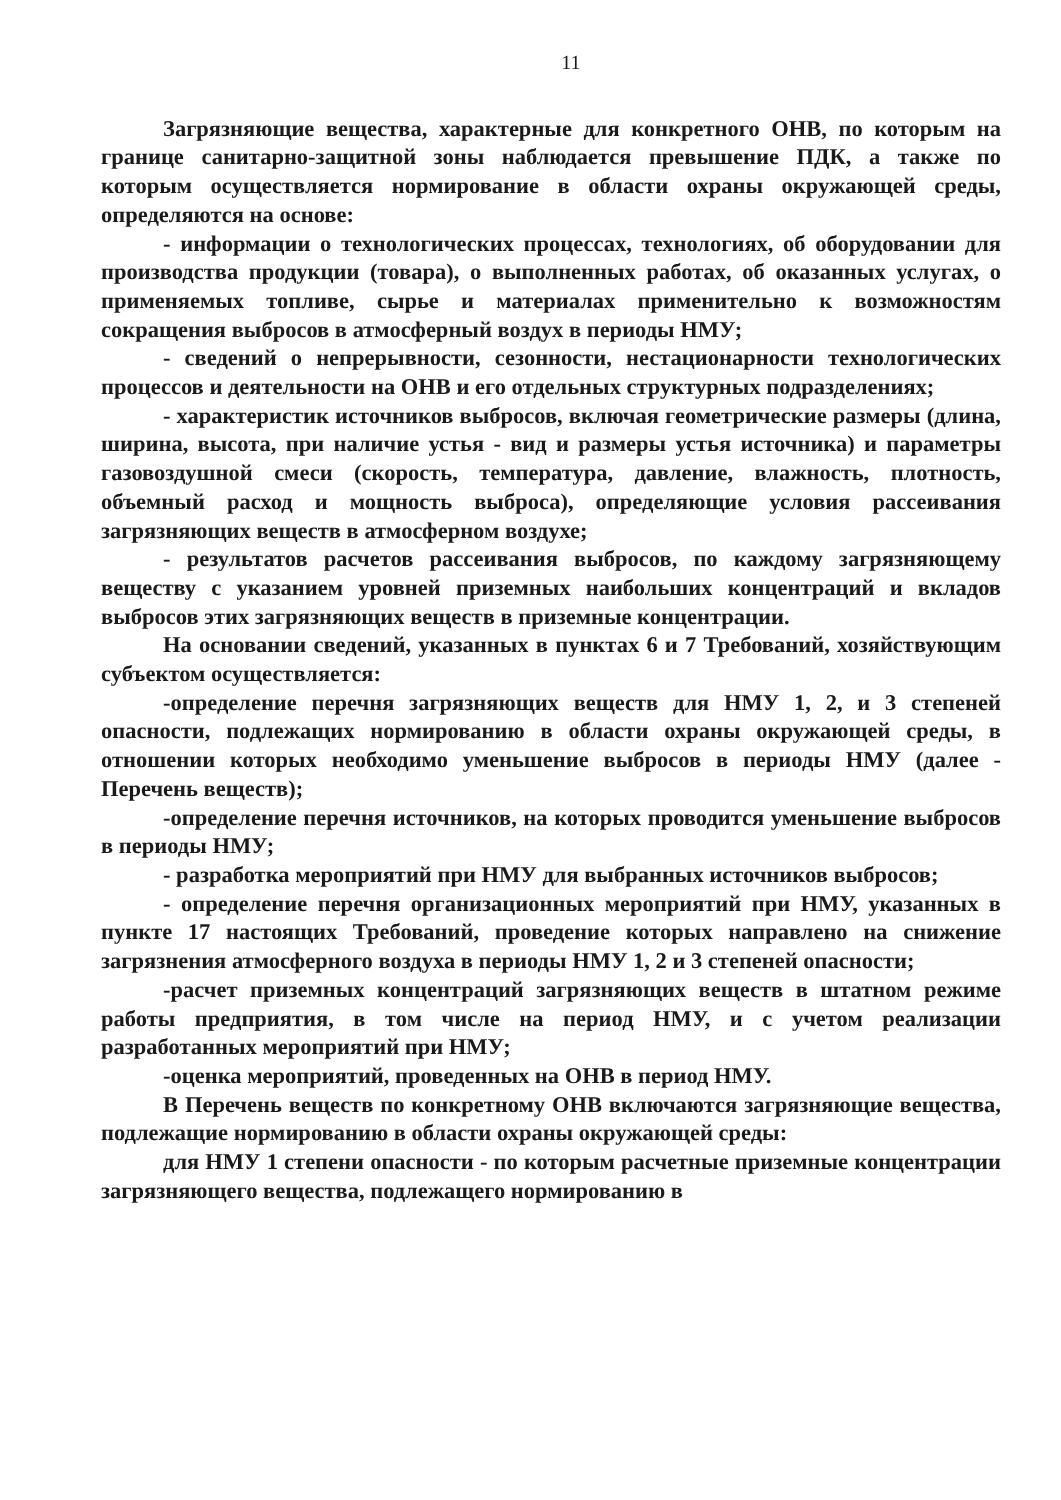11
Загрязняющие вещества, характерные для конкретного ОНВ, по которым на границе санитарно-защитной зоны наблюдается превышение ПДК, а также по которым осуществляется нормирование в области охраны окружающей среды, определяются на основе:
- информации о технологических процессах, технологиях, об оборудовании для производства продукции (товара), о выполненных работах, об оказанных услугах, о применяемых топливе, сырье и материалах применительно к возможностям сокращения выбросов в атмосферный воздух в периоды НМУ;
- сведений о непрерывности, сезонности, нестационарности технологических процессов и деятельности на ОНВ и его отдельных структурных подразделениях;
- характеристик источников выбросов, включая геометрические размеры (длина, ширина, высота, при наличие устья - вид и размеры устья источника) и параметры газовоздушной смеси (скорость, температура, давление, влажность, плотность, объемный расход и мощность выброса), определяющие условия рассеивания загрязняющих веществ в атмосферном воздухе;
- результатов расчетов рассеивания выбросов, по каждому загрязняющему веществу с указанием уровней приземных наибольших концентраций и вкладов выбросов этих загрязняющих веществ в приземные концентрации.
На основании сведений, указанных в пунктах 6 и 7 Требований, хозяйствующим субъектом осуществляется:
-определение перечня загрязняющих веществ для НМУ 1, 2, и 3 степеней опасности, подлежащих нормированию в области охраны окружающей среды, в отношении которых необходимо уменьшение выбросов в периоды НМУ (далее - Перечень веществ);
-определение перечня источников, на которых проводится уменьшение выбросов в периоды НМУ;
- разработка мероприятий при НМУ для выбранных источников выбросов;
- определение перечня организационных мероприятий при НМУ, указанных в пункте 17 настоящих Требований, проведение которых направлено на снижение загрязнения атмосферного воздуха в периоды НМУ 1, 2 и 3 степеней опасности;
-расчет приземных концентраций загрязняющих веществ в штатном режиме работы предприятия, в том числе на период НМУ, и с учетом реализации разработанных мероприятий при НМУ;
-оценка мероприятий, проведенных на ОНВ в период НМУ.
В Перечень веществ по конкретному ОНВ включаются загрязняющие вещества, подлежащие нормированию в области охраны окружающей среды:
для НМУ 1 степени опасности - по которым расчетные приземные концентрации загрязняющего вещества, подлежащего нормированию в